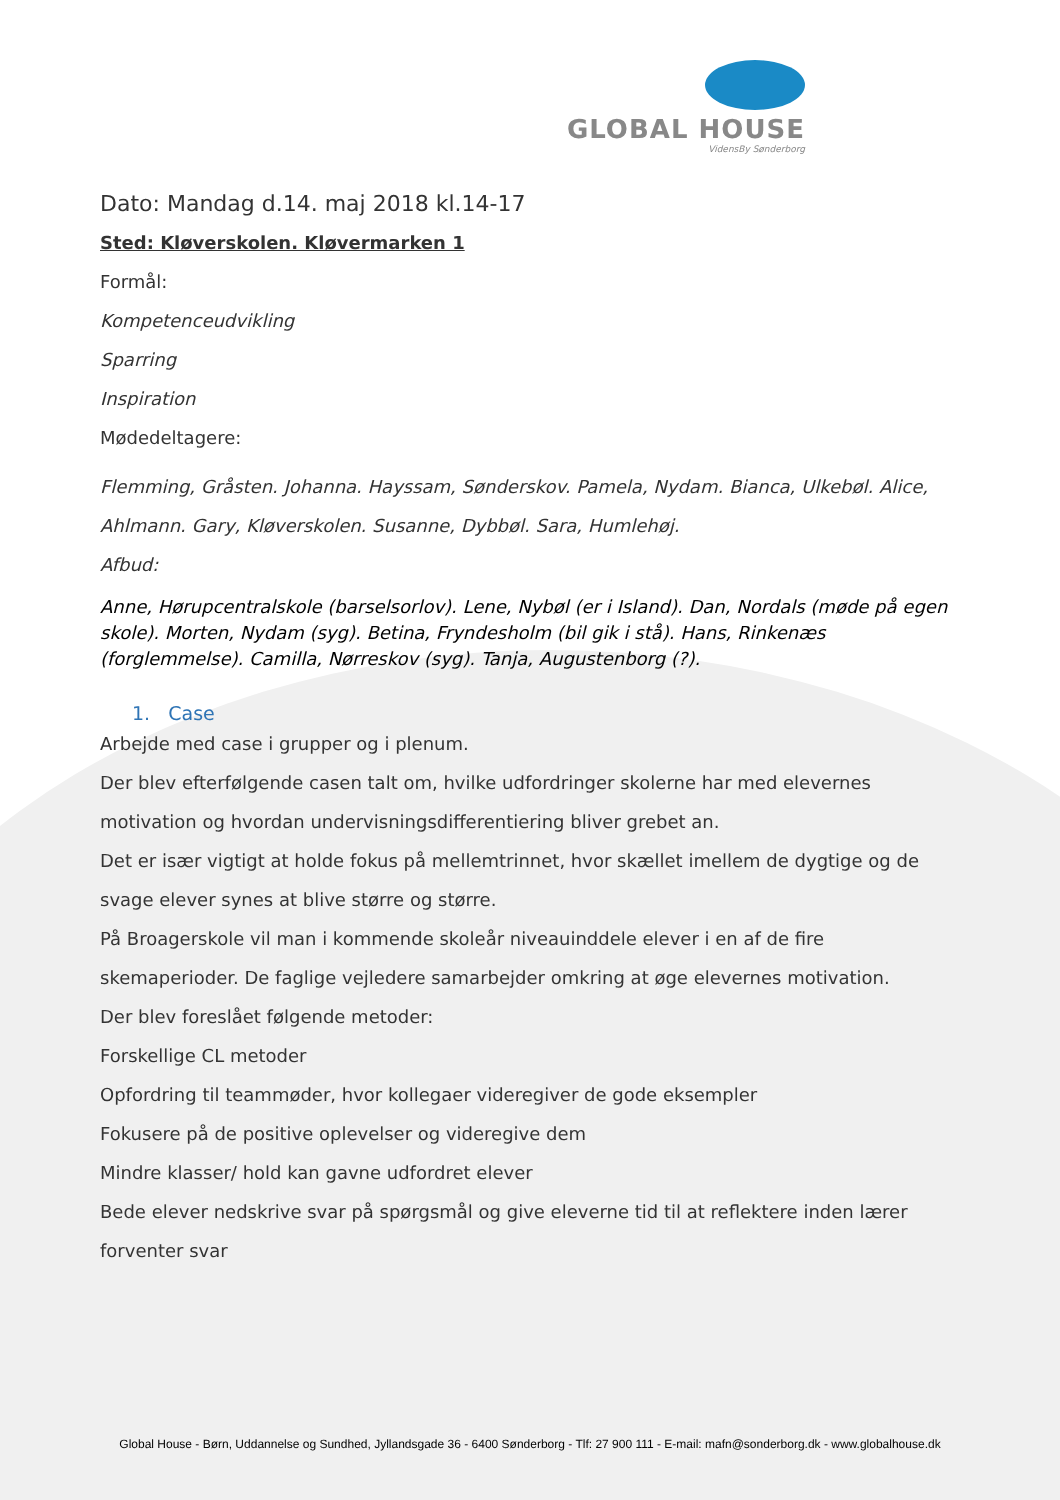GLOBAL HOUSE
VidensBy Sønderborg
Dato: Mandag d.14. maj 2018 kl.14-17
Sted: Kløverskolen. Kløvermarken 1
Formål:
Kompetenceudvikling
Sparring
Inspiration
Mødedeltagere:
Flemming, Gråsten. Johanna. Hayssam, Sønderskov. Pamela, Nydam. Bianca, Ulkebøl. Alice, Ahlmann. Gary, Kløverskolen. Susanne, Dybbøl. Sara, Humlehøj.
Afbud:
Anne, Hørupcentralskole (barselsorlov). Lene, Nybøl (er i Island). Dan, Nordals (møde på egen skole). Morten, Nydam (syg). Betina, Fryndesholm (bil gik i stå). Hans, Rinkenæs (forglemmelse). Camilla, Nørreskov (syg). Tanja, Augustenborg (?).
1. Case
Arbejde med case i grupper og i plenum.
Der blev efterfølgende casen talt om, hvilke udfordringer skolerne har med elevernes motivation og hvordan undervisningsdifferentiering bliver grebet an.
Det er især vigtigt at holde fokus på mellemtrinnet, hvor skællet imellem de dygtige og de svage elever synes at blive større og større.
På Broagerskole vil man i kommende skoleår niveauinddele elever i en af de fire skemaperioder. De faglige vejledere samarbejder omkring at øge elevernes motivation.
Der blev foreslået følgende metoder:
Forskellige CL metoder
Opfordring til teammøder, hvor kollegaer videregiver de gode eksempler
Fokusere på de positive oplevelser og videregive dem
Mindre klasser/ hold kan gavne udfordret elever
Bede elever nedskrive svar på spørgsmål og give eleverne tid til at reflektere inden lærer forventer svar
Global House - Børn, Uddannelse og Sundhed, Jyllandsgade 36 - 6400 Sønderborg - Tlf: 27 900 111 - E-mail: mafn@sonderborg.dk - www.globalhouse.dk